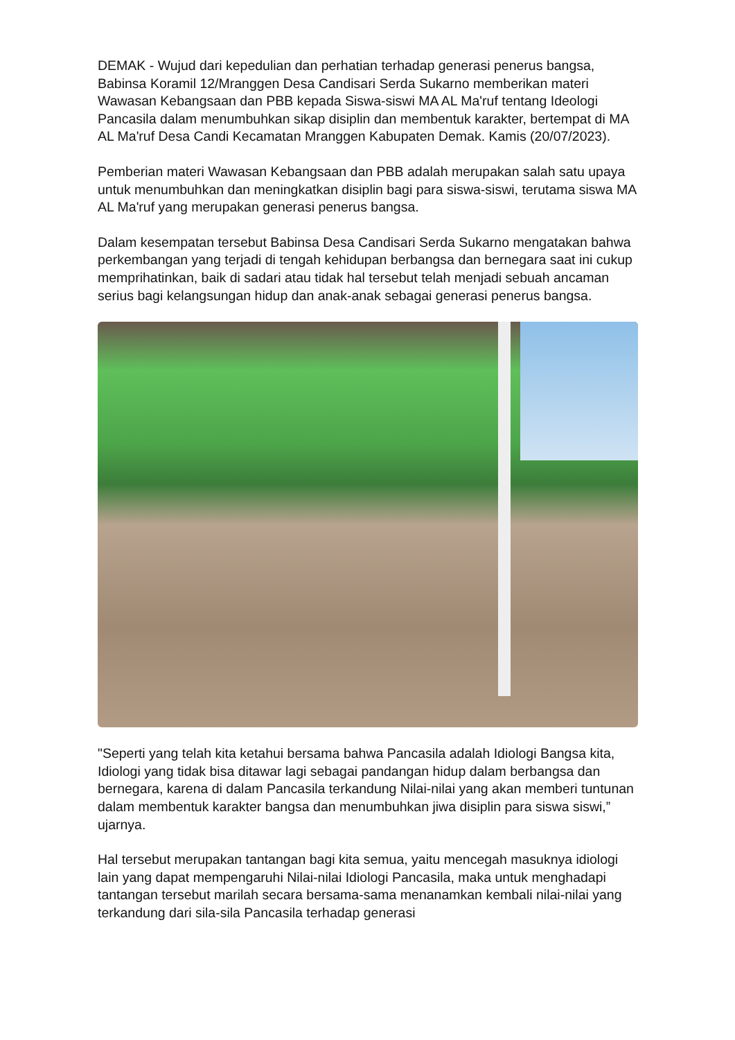DEMAK - Wujud dari kepedulian dan perhatian terhadap generasi penerus bangsa, Babinsa Koramil 12/Mranggen Desa Candisari Serda Sukarno memberikan materi Wawasan Kebangsaan dan PBB kepada Siswa-siswi MA AL Ma'ruf tentang Ideologi Pancasila dalam menumbuhkan sikap disiplin dan membentuk karakter, bertempat di MA AL Ma'ruf Desa Candi Kecamatan Mranggen Kabupaten Demak. Kamis (20/07/2023).
Pemberian materi Wawasan Kebangsaan dan PBB adalah merupakan salah satu upaya untuk menumbuhkan dan meningkatkan disiplin bagi para siswa-siswi, terutama siswa MA AL Ma'ruf yang merupakan generasi penerus bangsa.
Dalam kesempatan tersebut Babinsa Desa Candisari Serda Sukarno mengatakan bahwa perkembangan yang terjadi di tengah kehidupan berbangsa dan bernegara saat ini cukup memprihatinkan, baik di sadari atau tidak hal tersebut telah menjadi sebuah ancaman serius bagi kelangsungan hidup dan anak-anak sebagai generasi penerus bangsa.
"Seperti yang telah kita ketahui bersama bahwa Pancasila adalah Idiologi Bangsa kita, Idiologi yang tidak bisa ditawar lagi sebagai pandangan hidup dalam berbangsa dan bernegara, karena di dalam Pancasila terkandung Nilai-nilai yang akan memberi tuntunan dalam membentuk karakter bangsa dan menumbuhkan jiwa disiplin para siswa siswi,” ujarnya.
Hal tersebut merupakan tantangan bagi kita semua, yaitu mencegah masuknya idiologi lain yang dapat mempengaruhi Nilai-nilai Idiologi Pancasila, maka untuk menghadapi tantangan tersebut marilah secara bersama-sama menanamkan kembali nilai-nilai yang terkandung dari sila-sila Pancasila terhadap generasi